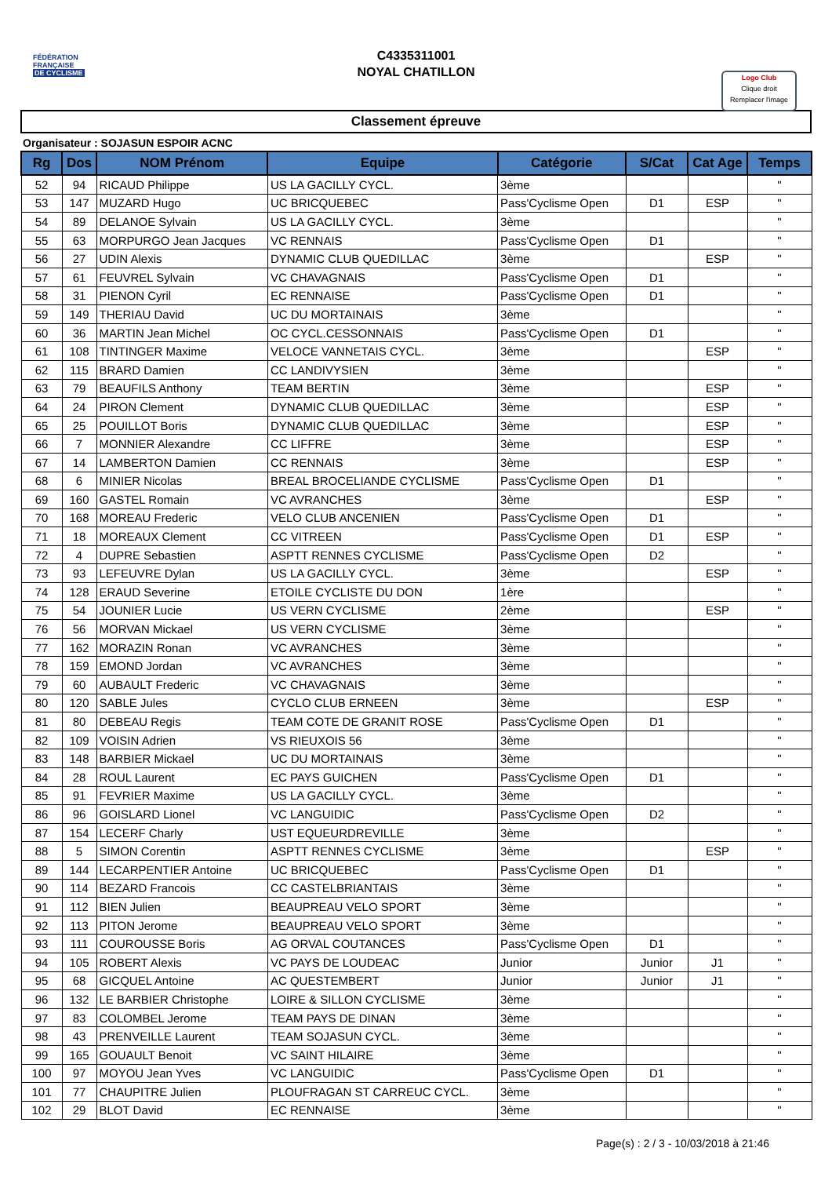FÉDÉRATION
FRANÇAISE
DE CYCLISME
C4335311001
NOYAL CHATILLON
Logo Club
Clique droit
Remplacer l'image
Classement épreuve
Organisateur : SOJASUN ESPOIR ACNC
| Rg | Dos | NOM Prénom | Equipe | Catégorie | S/Cat | Cat Age | Temps |
| --- | --- | --- | --- | --- | --- | --- | --- |
| 52 | 94 | RICAUD Philippe | US LA GACILLY CYCL. | 3ème | | | " |
| 53 | 147 | MUZARD Hugo | UC BRICQUEBEC | Pass'Cyclisme Open | D1 | ESP | " |
| 54 | 89 | DELANOE Sylvain | US LA GACILLY CYCL. | 3ème | | | " |
| 55 | 63 | MORPURGO Jean Jacques | VC RENNAIS | Pass'Cyclisme Open | D1 | | " |
| 56 | 27 | UDIN Alexis | DYNAMIC CLUB QUEDILLAC | 3ème | | ESP | " |
| 57 | 61 | FEUVREL Sylvain | VC CHAVAGNAIS | Pass'Cyclisme Open | D1 | | " |
| 58 | 31 | PIENON Cyril | EC RENNAISE | Pass'Cyclisme Open | D1 | | " |
| 59 | 149 | THERIAU David | UC DU MORTAINAIS | 3ème | | | " |
| 60 | 36 | MARTIN Jean Michel | OC CYCL.CESSONNAIS | Pass'Cyclisme Open | D1 | | " |
| 61 | 108 | TINTINGER Maxime | VELOCE VANNETAIS CYCL. | 3ème | | ESP | " |
| 62 | 115 | BRARD Damien | CC LANDIVYSIEN | 3ème | | | " |
| 63 | 79 | BEAUFILS Anthony | TEAM BERTIN | 3ème | | ESP | " |
| 64 | 24 | PIRON Clement | DYNAMIC CLUB QUEDILLAC | 3ème | | ESP | " |
| 65 | 25 | POUILLOT Boris | DYNAMIC CLUB QUEDILLAC | 3ème | | ESP | " |
| 66 | 7 | MONNIER Alexandre | CC LIFFRE | 3ème | | ESP | " |
| 67 | 14 | LAMBERTON Damien | CC RENNAIS | 3ème | | ESP | " |
| 68 | 6 | MINIER Nicolas | BREAL BROCELIANDE CYCLISME | Pass'Cyclisme Open | D1 | | " |
| 69 | 160 | GASTEL Romain | VC AVRANCHES | 3ème | | ESP | " |
| 70 | 168 | MOREAU Frederic | VELO CLUB ANCENIEN | Pass'Cyclisme Open | D1 | | " |
| 71 | 18 | MOREAUX Clement | CC VITREEN | Pass'Cyclisme Open | D1 | ESP | " |
| 72 | 4 | DUPRE Sebastien | ASPTT RENNES CYCLISME | Pass'Cyclisme Open | D2 | | " |
| 73 | 93 | LEFEUVRE Dylan | US LA GACILLY CYCL. | 3ème | | ESP | " |
| 74 | 128 | ERAUD Severine | ETOILE CYCLISTE DU DON | 1ère | | | " |
| 75 | 54 | JOUNIER Lucie | US VERN CYCLISME | 2ème | | ESP | " |
| 76 | 56 | MORVAN Mickael | US VERN CYCLISME | 3ème | | | " |
| 77 | 162 | MORAZIN Ronan | VC AVRANCHES | 3ème | | | " |
| 78 | 159 | EMOND Jordan | VC AVRANCHES | 3ème | | | " |
| 79 | 60 | AUBAULT Frederic | VC CHAVAGNAIS | 3ème | | | " |
| 80 | 120 | SABLE Jules | CYCLO CLUB ERNEEN | 3ème | | ESP | " |
| 81 | 80 | DEBEAU Regis | TEAM COTE DE GRANIT ROSE | Pass'Cyclisme Open | D1 | | " |
| 82 | 109 | VOISIN Adrien | VS RIEUXOIS 56 | 3ème | | | " |
| 83 | 148 | BARBIER Mickael | UC DU MORTAINAIS | 3ème | | | " |
| 84 | 28 | ROUL Laurent | EC PAYS GUICHEN | Pass'Cyclisme Open | D1 | | " |
| 85 | 91 | FEVRIER Maxime | US LA GACILLY CYCL. | 3ème | | | " |
| 86 | 96 | GOISLARD Lionel | VC LANGUIDIC | Pass'Cyclisme Open | D2 | | " |
| 87 | 154 | LECERF Charly | UST EQUEURDREVILLE | 3ème | | | " |
| 88 | 5 | SIMON Corentin | ASPTT RENNES CYCLISME | 3ème | | ESP | " |
| 89 | 144 | LECARPENTIER Antoine | UC BRICQUEBEC | Pass'Cyclisme Open | D1 | | " |
| 90 | 114 | BEZARD Francois | CC CASTELBRIANTAIS | 3ème | | | " |
| 91 | 112 | BIEN Julien | BEAUPREAU VELO SPORT | 3ème | | | " |
| 92 | 113 | PITON Jerome | BEAUPREAU VELO SPORT | 3ème | | | " |
| 93 | 111 | COUROUSSE Boris | AG ORVAL COUTANCES | Pass'Cyclisme Open | D1 | | " |
| 94 | 105 | ROBERT Alexis | VC PAYS DE LOUDEAC | Junior | Junior | J1 | " |
| 95 | 68 | GICQUEL Antoine | AC QUESTEMBERT | Junior | Junior | J1 | " |
| 96 | 132 | LE BARBIER Christophe | LOIRE & SILLON CYCLISME | 3ème | | | " |
| 97 | 83 | COLOMBEL Jerome | TEAM PAYS DE DINAN | 3ème | | | " |
| 98 | 43 | PRENVEILLE Laurent | TEAM SOJASUN CYCL. | 3ème | | | " |
| 99 | 165 | GOUAULT Benoit | VC SAINT HILAIRE | 3ème | | | " |
| 100 | 97 | MOYOU Jean Yves | VC LANGUIDIC | Pass'Cyclisme Open | D1 | | " |
| 101 | 77 | CHAUPITRE Julien | PLOUFRAGAN ST CARREUC CYCL. | 3ème | | | " |
| 102 | 29 | BLOT David | EC RENNAISE | 3ème | | | " |
Page(s) : 2 / 3 - 10/03/2018 à 21:46